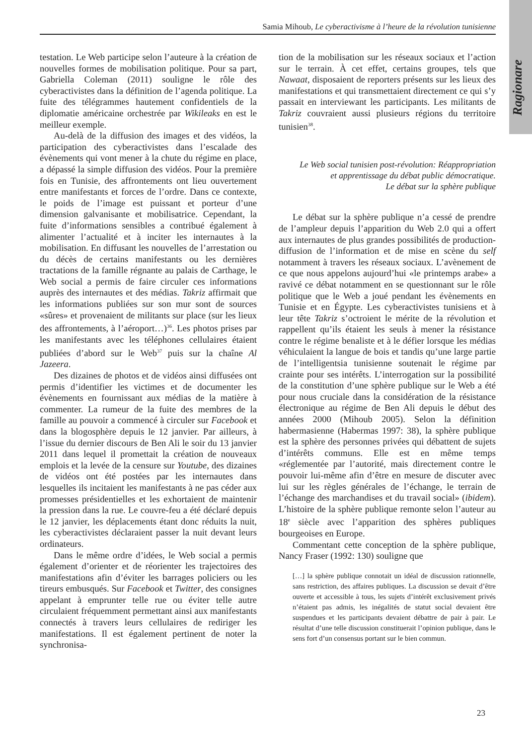Ragionare
Samia Mihoub, Le cyberactivisme à l’heure de la révolution tunisienne
testation. Le Web participe selon l’auteure à la création de nouvelles formes de mobilisation politique. Pour sa part, Gabriella Coleman (2011) souligne le rôle des cyberactivistes dans la définition de l’agenda politique. La fuite des télégrammes hautement confidentiels de la diplomatie américaine orchestrée par Wikileaks en est le meilleur exemple.
Au-delà de la diffusion des images et des vidéos, la participation des cyberactivistes dans l’escalade des évènements qui vont mener à la chute du régime en place, a dépassé la simple diffusion des vidéos. Pour la première fois en Tunisie, des affrontements ont lieu ouvertement entre manifestants et forces de l’ordre. Dans ce contexte, le poids de l’image est puissant et porteur d’une dimension galvanisante et mobilisatrice. Cependant, la fuite d’informations sensibles a contribué également à alimenter l’actualité et à inciter les internautes à la mobilisation. En diffusant les nouvelles de l’arrestation ou du décès de certains manifestants ou les dernières tractations de la famille régnante au palais de Carthage, le Web social a permis de faire circuler ces informations auprès des internautes et des médias. Takriz affirmait que les informations publiées sur son mur sont de sources «sûres» et provenaient de militants sur place (sur les lieux des affrontements, à l’aéroport…)<sup>36</sup>. Les photos prises par les manifestants avec les téléphones cellulaires étaient publiées d’abord sur le Web<sup>37</sup> puis sur la chaîne Al Jazeera.
Des dizaines de photos et de vidéos ainsi diffusées ont permis d’identifier les victimes et de documenter les évènements en fournissant aux médias de la matière à commenter. La rumeur de la fuite des membres de la famille au pouvoir a commencé à circuler sur Facebook et dans la blogosphère depuis le 12 janvier. Par ailleurs, à l’issue du dernier discours de Ben Ali le soir du 13 janvier 2011 dans lequel il promettait la création de nouveaux emplois et la levée de la censure sur Youtube, des dizaines de vidéos ont été postées par les internautes dans lesquelles ils incitaient les manifestants à ne pas céder aux promesses présidentielles et les exhortaient de maintenir la pression dans la rue. Le couvre-feu a été déclaré depuis le 12 janvier, les déplacements étant donc réduits la nuit, les cyberactivistes déclaraient passer la nuit devant leurs ordinateurs.
Dans le même ordre d’idées, le Web social a permis également d’orienter et de réorienter les trajectoires des manifestations afin d’éviter les barrages policiers ou les tireurs embusqués. Sur Facebook et Twitter, des consignes appelant à emprunter telle rue ou éviter telle autre circulaient fréquemment permettant ainsi aux manifestants connectés à travers leurs cellulaires de rediriger les manifestations. Il est également pertinent de noter la synchronisa-
tion de la mobilisation sur les réseaux sociaux et l’action sur le terrain. À cet effet, certains groupes, tels que Nawaat, disposaient de reporters présents sur les lieux des manifestations et qui transmettaient directement ce qui s’y passait en interviewant les participants. Les militants de Takriz couvraient aussi plusieurs régions du territoire tunisien<sup>38</sup>.
Le Web social tunisien post-révolution: Réappropriation
et apprentissage du débat public démocratique.
Le débat sur la sphère publique
Le débat sur la sphère publique n’a cessé de prendre de l’ampleur depuis l’apparition du Web 2.0 qui a offert aux internautes de plus grandes possibilités de production-diffusion de l’information et de mise en scène du self notamment à travers les réseaux sociaux. L’avènement de ce que nous appelons aujourd’hui «le printemps arabe» a ravivé ce débat notamment en se questionnant sur le rôle politique que le Web a joué pendant les évènements en Tunisie et en Égypte. Les cyberactivistes tunisiens et à leur tête Takriz s’octroient le mérite de la révolution et rappellent qu’ils étaient les seuls à mener la résistance contre le régime benaliste et à le défier lorsque les médias véhiculaient la langue de bois et tandis qu’une large partie de l’intelligentsia tunisienne soutenait le régime par crainte pour ses intérêts. L’interrogation sur la possibilité de la constitution d’une sphère publique sur le Web a été pour nous cruciale dans la considération de la résistance électronique au régime de Ben Ali depuis le début des années 2000 (Mihoub 2005). Selon la définition habermasienne (Habermas 1997: 38), la sphère publique est la sphère des personnes privées qui débattent de sujets d’intérêts communs. Elle est en même temps «réglementée par l’autorité, mais directement contre le pouvoir lui-même afin d’être en mesure de discuter avec lui sur les règles générales de l’échange, le terrain de l’échange des marchandises et du travail social» (ibidem). L’histoire de la sphère publique remonte selon l’auteur au 18<sup>e</sup> siècle avec l’apparition des sphères publiques bourgeoises en Europe.
Commentant cette conception de la sphère publique, Nancy Fraser (1992: 130) souligne que
[…] la sphère publique connotait un idéal de discussion rationnelle, sans restriction, des affaires publiques. La discussion se devait d’être ouverte et accessible à tous, les sujets d’intérêt exclusivement privés n’étaient pas admis, les inégalités de statut social devaient être suspendues et les participants devaient débattre de pair à pair. Le résultat d’une telle discussion constituerait l’opinion publique, dans le sens fort d’un consensus portant sur le bien commun.
23